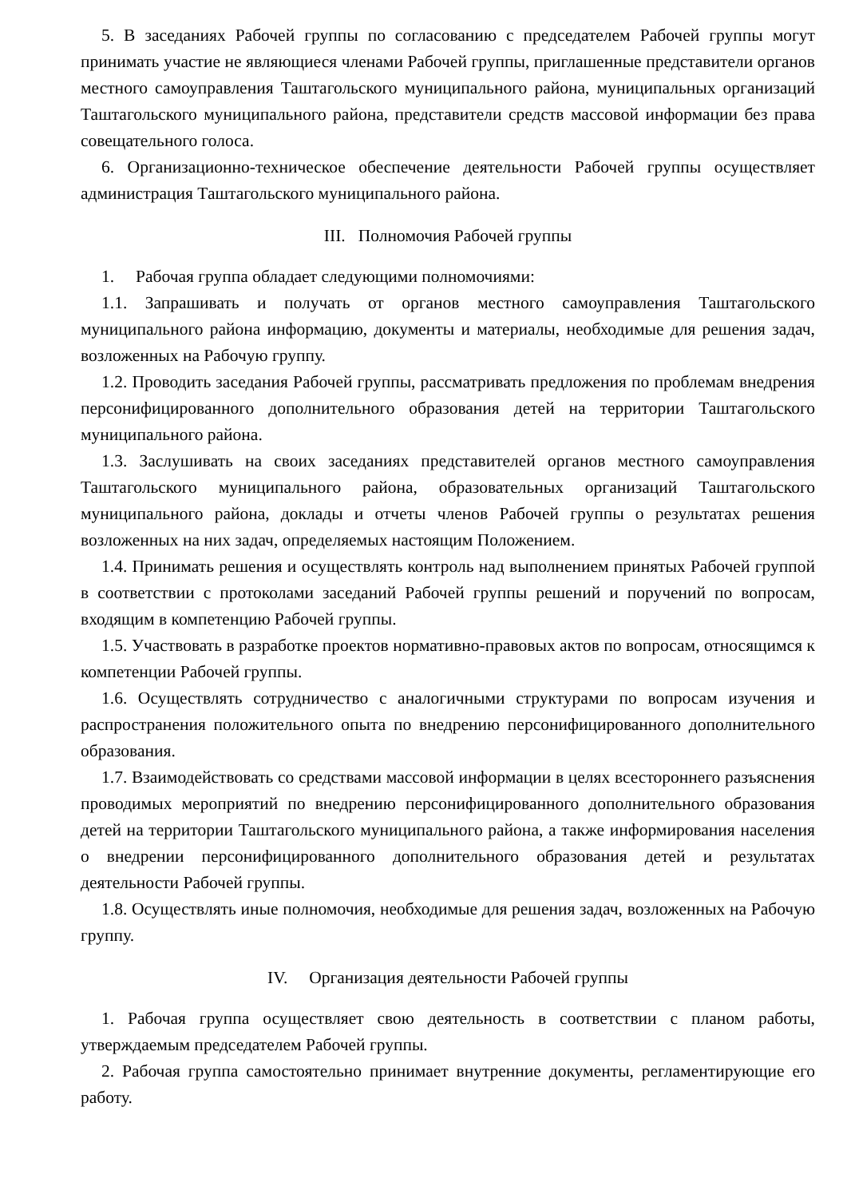5. В заседаниях Рабочей группы по согласованию с председателем Рабочей группы могут принимать участие не являющиеся членами Рабочей группы, приглашенные представители органов местного самоуправления Таштагольского муниципального района, муниципальных организаций Таштагольского муниципального района, представители средств массовой информации без права совещательного голоса.
6. Организационно-техническое обеспечение деятельности Рабочей группы осуществляет администрация Таштагольского муниципального района.
III. Полномочия Рабочей группы
1. Рабочая группа обладает следующими полномочиями:
1.1. Запрашивать и получать от органов местного самоуправления Таштагольского муниципального района информацию, документы и материалы, необходимые для решения задач, возложенных на Рабочую группу.
1.2. Проводить заседания Рабочей группы, рассматривать предложения по проблемам внедрения персонифицированного дополнительного образования детей на территории Таштагольского муниципального района.
1.3. Заслушивать на своих заседаниях представителей органов местного самоуправления Таштагольского муниципального района, образовательных организаций Таштагольского муниципального района, доклады и отчеты членов Рабочей группы о результатах решения возложенных на них задач, определяемых настоящим Положением.
1.4. Принимать решения и осуществлять контроль над выполнением принятых Рабочей группой в соответствии с протоколами заседаний Рабочей группы решений и поручений по вопросам, входящим в компетенцию Рабочей группы.
1.5. Участвовать в разработке проектов нормативно-правовых актов по вопросам, относящимся к компетенции Рабочей группы.
1.6. Осуществлять сотрудничество с аналогичными структурами по вопросам изучения и распространения положительного опыта по внедрению персонифицированного дополнительного образования.
1.7. Взаимодействовать со средствами массовой информации в целях всестороннего разъяснения проводимых мероприятий по внедрению персонифицированного дополнительного образования детей на территории Таштагольского муниципального района, а также информирования населения о внедрении персонифицированного дополнительного образования детей и результатах деятельности Рабочей группы.
1.8. Осуществлять иные полномочия, необходимые для решения задач, возложенных на Рабочую группу.
IV. Организация деятельности Рабочей группы
1. Рабочая группа осуществляет свою деятельность в соответствии с планом работы, утверждаемым председателем Рабочей группы.
2. Рабочая группа самостоятельно принимает внутренние документы, регламентирующие его работу.